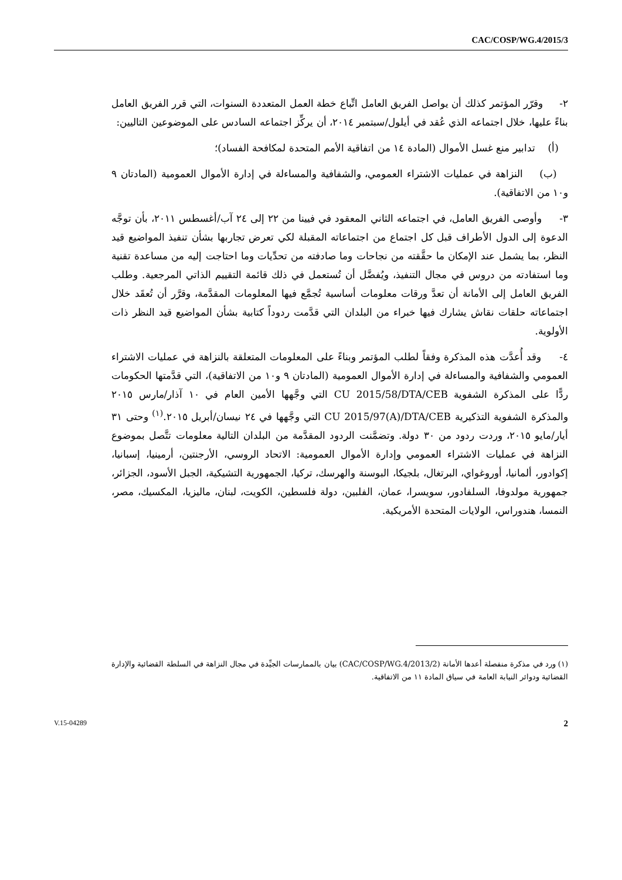CAC/COSP/WG.4/2015/3
٢- وقرّر المؤتمر كذلك أن يواصل الفريق العامل اتِّباع خطة العمل المتعددة السنوات، التي قرر الفريق العامل بناءً عليها، خلال اجتماعه الذي عُقد في أيلول/سبتمبر ٢٠١٤، أن يركِّز اجتماعه السادس على الموضوعين التاليين:
(أ) تدابير منع غسل الأموال (المادة ١٤ من اتفاقية الأمم المتحدة لمكافحة الفساد)؛
(ب) النزاهة في عمليات الاشتراء العمومي، والشفافية والمساءلة في إدارة الأموال العمومية (المادتان ٩ و١٠ من الاتفاقية).
٣- وأوصى الفريق العامل، في اجتماعه الثاني المعقود في فيينا من ٢٢ إلى ٢٤ آب/أغسطس ٢٠١١، بأن توجَّه الدعوة إلى الدول الأطراف قبل كل اجتماع من اجتماعاته المقبلة لكي تعرض تجاربها بشأن تنفيذ المواضيع قيد النظر، بما يشمل عند الإمكان ما حقَّقته من نجاحات وما صادفته من تحدِّيات وما احتاجت إليه من مساعدة تقنية وما استفادته من دروس في مجال التنفيذ، ويُفضَّل أن تُستعمل في ذلك قائمة التقييم الذاتي المرجعية. وطلب الفريق العامل إلى الأمانة أن تعدَّ ورقات معلومات أساسية تُجمَّع فيها المعلومات المقدَّمة، وقرَّر أن تُعقَد خلال اجتماعاته حلقات نقاش يشارك فيها خبراء من البلدان التي قدَّمت ردوداً كتابية بشأن المواضيع قيد النظر ذات الأولوية.
٤- وقد أُعدَّت هذه المذكرة وفقاً لطلب المؤتمر وبناءً على المعلومات المتعلقة بالنزاهة في عمليات الاشتراء العمومي والشفافية والمساءلة في إدارة الأموال العمومية (المادتان ٩ و١٠ من الاتفاقية)، التي قدَّمتها الحكومات ردًّا على المذكرة الشفوية CU 2015/58/DTA/CEB التي وجَّهها الأمين العام في ١٠ آذار/مارس ٢٠١٥ والمذكرة الشفوية التذكيرية CU 2015/97(A)/DTA/CEB التي وجَّهها في ٢٤ نيسان/أبريل ٢٠١٥.<sup>(١)</sup> وحتى ٣١ أيار/مايو ٢٠١٥، وردت ردود من ٣٠ دولة. وتضمَّنت الردود المقدَّمة من البلدان التالية معلومات تتَّصل بموضوع النزاهة في عمليات الاشتراء العمومي وإدارة الأموال العمومية: الاتحاد الروسي، الأرجنتين، أرمينيا، إسبانيا، إكوادور، ألمانيا، أوروغواي، البرتغال، بلجيكا، البوسنة والهرسك، تركيا، الجمهورية التشيكية، الجبل الأسود، الجزائر، جمهورية مولدوفا، السلفادور، سويسرا، عمان، الفلبين، دولة فلسطين، الكويت، لبنان، ماليزيا، المكسيك، مصر، النمسا، هندوراس، الولايات المتحدة الأمريكية.
(١) ورد في مذكرة منفصلة أعدها الأمانة (CAC/COSP/WG.4/2013/2) بيان بالممارسات الجيِّدة في مجال النزاهة في السلطة القضائية والإدارة القضائية ودوائر النيابة العامة في سياق المادة ١١ من الاتفاقية.
V.15-04289 2